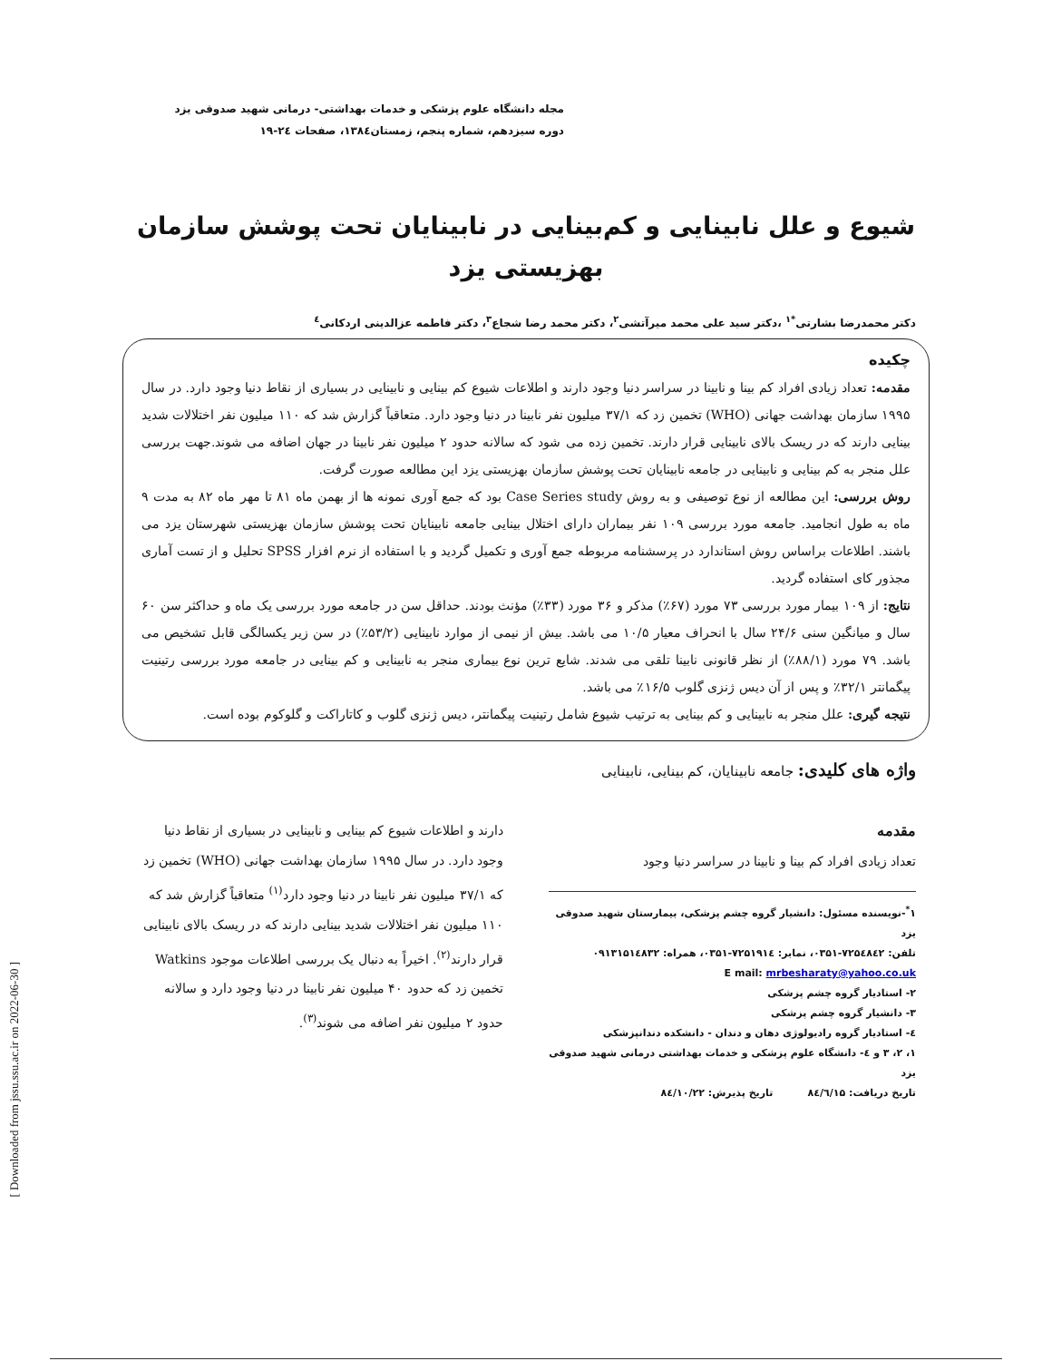مجله دانشگاه علوم پزشکی و خدمات بهداشتی- درمانی شهید صدوقی یزد
دوره سیزدهم، شماره پنجم، زمستان۱۳۸٤، صفحات ۲٤-۱۹
شیوع و علل نابینایی و کم‌بینایی در نابینایان تحت پوشش سازمان بهزیستی یزد
دکتر محمدرضا بشارتی<sup>*۱</sup> ،دکتر سید علی محمد میرآتشی<sup>۲</sup>، دکتر محمد رضا شجاع<sup>۳</sup>، دکتر فاطمه عزالدینی اردکانی<sup>٤</sup>
چکیده
مقدمه: تعداد زیادی افراد کم بینا و نابینا در سراسر دنیا وجود دارند و اطلاعات شیوع کم بینایی و نابینایی در بسیاری از نقاط دنیا وجود دارد. در سال ۱۹۹۵ سازمان بهداشت جهانی (WHO) تخمین زد که ۳۷/۱ میلیون نفر نابینا در دنیا وجود دارد. متعاقباً گزارش شد که ۱۱۰ میلیون نفر اختلالات شدید بینایی دارند که در ریسک بالای نابینایی قرار دارند. تخمین زده می شود که سالانه حدود ۲ میلیون نفر نابینا در جهان اضافه می شوند.جهت بررسی علل منجر به کم بینایی و نابینایی در جامعه نابینایان تحت پوشش سازمان بهزیستی یزد این مطالعه صورت گرفت.
روش بررسی: این مطالعه از نوع توصیفی و به روش Case Series study بود که جمع آوری نمونه ها از بهمن ماه ۸۱ تا مهر ماه ۸۲ به مدت ۹ ماه به طول انجامید. جامعه مورد بررسی ۱۰۹ نفر بیماران دارای اختلال بینایی جامعه نابینایان تحت پوشش سازمان بهزیستی شهرستان یزد می باشند. اطلاعات براساس روش استاندارد در پرسشنامه مربوطه جمع آوری و تکمیل گردید و با استفاده از نرم افزار SPSS تحلیل و از تست آماری مجذور کای استفاده گردید.
نتایج: از ۱۰۹ بیمار مورد بررسی ۷۳ مورد (۶۷٪) مذکر و ۳۶ مورد (۳۳٪) مؤنث بودند. حداقل سن در جامعه مورد بررسی یک ماه و حداکثر سن ۶۰ سال و میانگین سنی ۲۴/۶ سال با انحراف معیار ۱۰/۵ می باشد. بیش از نیمی از موارد نابینایی (۵۳/۲٪) در سن زیر یکسالگی قابل تشخیص می باشد. ۷۹ مورد (۸۸/۱٪) از نظر قانونی نابینا تلقی می شدند. شایع ترین نوع بیماری منجر به نابینایی و کم بینایی در جامعه مورد بررسی رتینیت پیگمانتر ۳۲/۱٪ و پس از آن دیس ژنزی گلوب ۱۶/۵٪ می باشد.
نتیجه گیری: علل منجر به نابینایی و کم بینایی به ترتیب شیوع شامل رتینیت پیگمانتر، دیس ژنزی گلوب و کاتاراکت و گلوکوم بوده است.
واژه های کلیدی: جامعه نابینایان، کم بینایی، نابینایی
مقدمه
تعداد زیادی افراد کم بینا و نابینا در سراسر دنیا وجود
۱<sup>*</sup>-نویسنده مسئول: دانشیار گروه چشم پزشکی، بیمارستان شهید صدوقی یزد
تلفن: ۷۲۵٤۸٤۲-۰۳۵۱، نمابر: ۷۲۵۱۹۱٤-۰۳۵۱، همراه: ۰۹۱۳۱۵۱٤۸۳۲
E mail: mrbesharaty@yahoo.co.uk
۲- استادیار گروه چشم پزشکی
۳- دانشیار گروه چشم پزشکی
٤- استادیار گروه رادیولوژی دهان و دندان - دانشکده دندانپزشکی
۱، ۲، ۳ و ٤- دانشگاه علوم پزشکی و خدمات بهداشتی درمانی شهید صدوقی یزد
تاریخ دریافت: ۸٤/٦/۱۵ تاریخ پذیرش: ۸٤/۱۰/۲۲
دارند و اطلاعات شیوع کم بینایی و نابینایی در بسیاری از نقاط دنیا وجود دارد. در سال ۱۹۹۵ سازمان بهداشت جهانی (WHO) تخمین زد که ۳۷/۱ میلیون نفر نابینا در دنیا وجود دارد<sup>(۱)</sup> متعاقباً گزارش شد که ۱۱۰ میلیون نفر اختلالات شدید بینایی دارند که در ریسک بالای نابینایی قرار دارند<sup>(۲)</sup>. اخیراً به دنبال یک بررسی اطلاعات موجود Watkins تخمین زد که حدود ۴۰ میلیون نفر نابینا در دنیا وجود دارد و سالانه حدود ۲ میلیون نفر اضافه می شوند<sup>(۳)</sup>.
[ Downloaded from jssu.ssu.ac.ir on 2022-06-30 ]